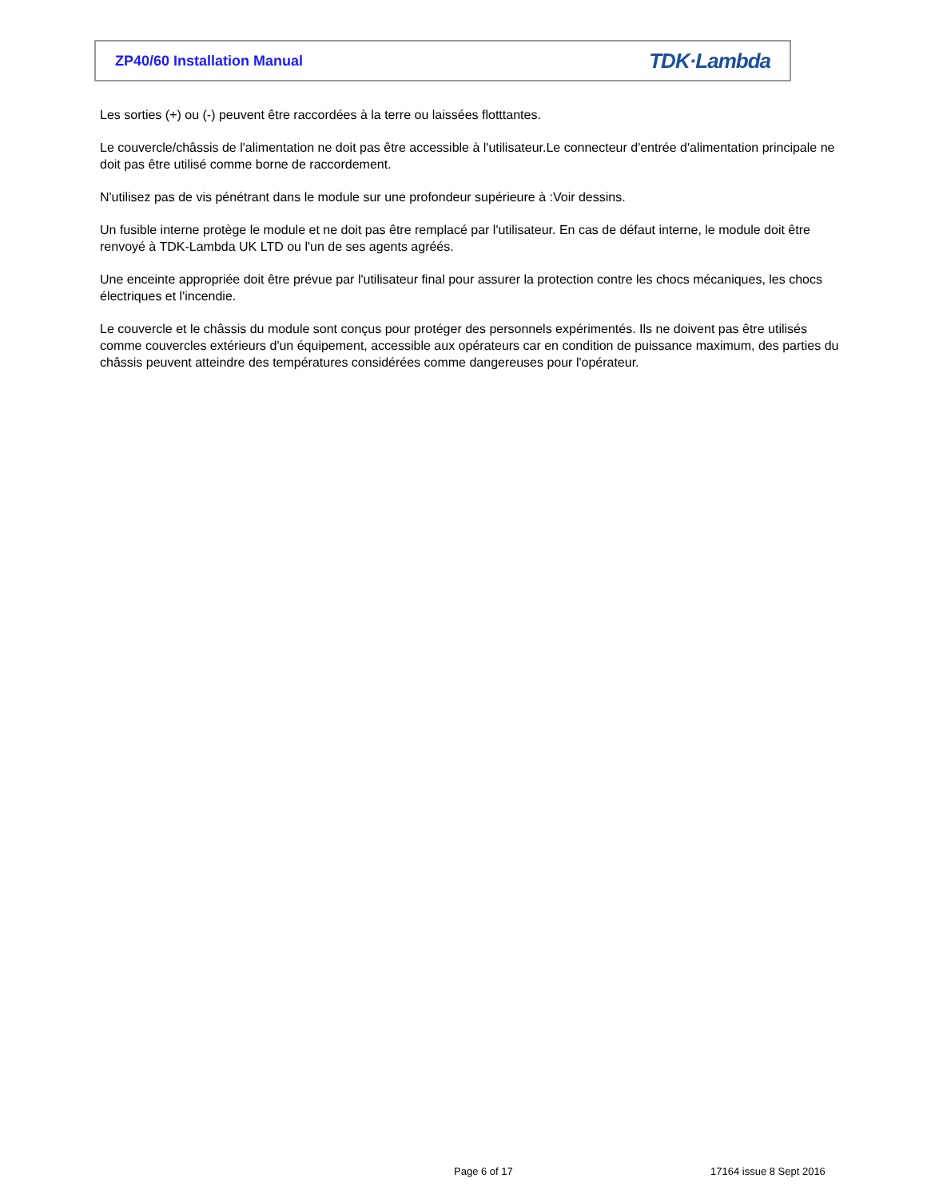ZP40/60 Installation Manual
TDK·Lambda
Les sorties (+) ou (-) peuvent être raccordées à la terre ou laissées flotttantes.
Le couvercle/châssis de l'alimentation ne doit pas être accessible à l'utilisateur.Le connecteur d'entrée d'alimentation principale ne doit pas être utilisé comme borne de raccordement.
N'utilisez pas de vis pénétrant dans le module sur une profondeur supérieure à :Voir dessins.
Un fusible interne protège le module et ne doit pas être remplacé par l'utilisateur. En cas de défaut interne, le module doit être renvoyé à TDK-Lambda UK LTD ou l'un de ses agents agréés.
Une enceinte appropriée doit être prévue par l'utilisateur final pour assurer la protection contre les chocs mécaniques, les chocs électriques et l'incendie.
Le couvercle et le châssis du module sont conçus pour protéger des personnels expérimentés. Ils ne doivent pas être utilisés comme couvercles extérieurs d'un équipement, accessible aux opérateurs car en condition de puissance maximum, des parties du châssis peuvent atteindre des températures considérées comme dangereuses pour l'opérateur.
Page 6 of 17 17164 issue 8 Sept 2016